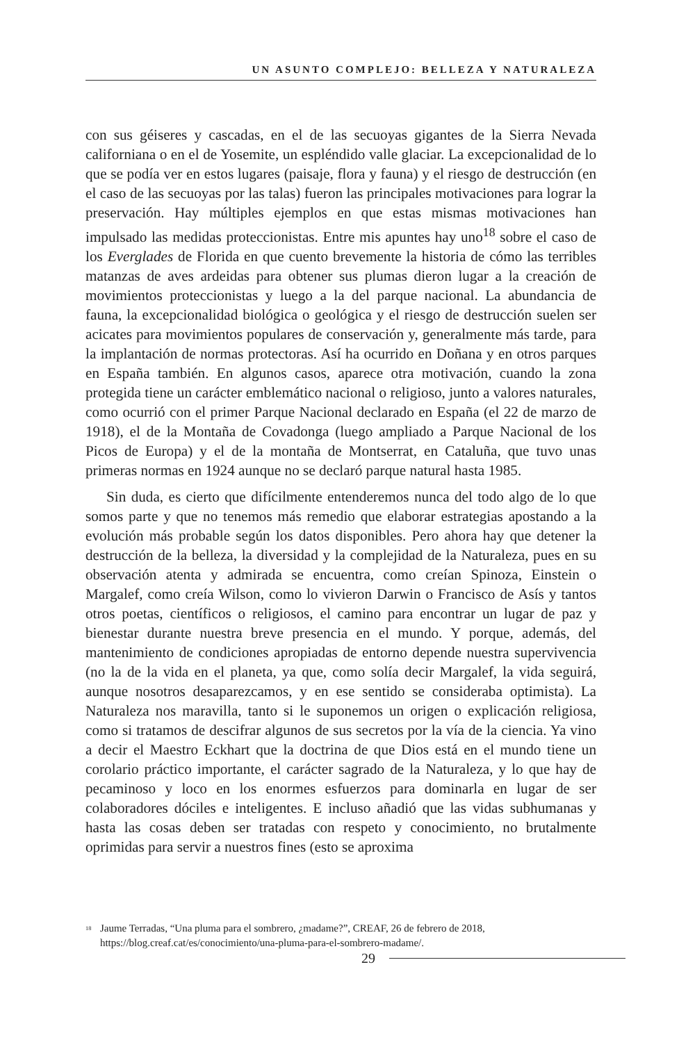UN ASUNTO COMPLEJO: BELLEZA Y NATURALEZA
con sus géiseres y cascadas, en el de las secuoyas gigantes de la Sierra Nevada californiana o en el de Yosemite, un espléndido valle glaciar. La excepcionalidad de lo que se podía ver en estos lugares (paisaje, flora y fauna) y el riesgo de destrucción (en el caso de las secuoyas por las talas) fueron las principales motivaciones para lograr la preservación. Hay múltiples ejemplos en que estas mismas motivaciones han impulsado las medidas proteccionistas. Entre mis apuntes hay uno<sup>18</sup> sobre el caso de los Everglades de Florida en que cuento brevemente la historia de cómo las terribles matanzas de aves ardeidas para obtener sus plumas dieron lugar a la creación de movimientos proteccionistas y luego a la del parque nacional. La abundancia de fauna, la excepcionalidad biológica o geológica y el riesgo de destrucción suelen ser acicates para movimientos populares de conservación y, generalmente más tarde, para la implantación de normas protectoras. Así ha ocurrido en Doñana y en otros parques en España también. En algunos casos, aparece otra motivación, cuando la zona protegida tiene un carácter emblemático nacional o religioso, junto a valores naturales, como ocurrió con el primer Parque Nacional declarado en España (el 22 de marzo de 1918), el de la Montaña de Covadonga (luego ampliado a Parque Nacional de los Picos de Europa) y el de la montaña de Montserrat, en Cataluña, que tuvo unas primeras normas en 1924 aunque no se declaró parque natural hasta 1985.
Sin duda, es cierto que difícilmente entenderemos nunca del todo algo de lo que somos parte y que no tenemos más remedio que elaborar estrategias apostando a la evolución más probable según los datos disponibles. Pero ahora hay que detener la destrucción de la belleza, la diversidad y la complejidad de la Naturaleza, pues en su observación atenta y admirada se encuentra, como creían Spinoza, Einstein o Margalef, como creía Wilson, como lo vivieron Darwin o Francisco de Asís y tantos otros poetas, científicos o religiosos, el camino para encontrar un lugar de paz y bienestar durante nuestra breve presencia en el mundo. Y porque, además, del mantenimiento de condiciones apropiadas de entorno depende nuestra supervivencia (no la de la vida en el planeta, ya que, como solía decir Margalef, la vida seguirá, aunque nosotros desaparezcamos, y en ese sentido se consideraba optimista). La Naturaleza nos maravilla, tanto si le suponemos un origen o explicación religiosa, como si tratamos de descifrar algunos de sus secretos por la vía de la ciencia. Ya vino a decir el Maestro Eckhart que la doctrina de que Dios está en el mundo tiene un corolario práctico importante, el carácter sagrado de la Naturaleza, y lo que hay de pecaminoso y loco en los enormes esfuerzos para dominarla en lugar de ser colaboradores dóciles e inteligentes. E incluso añadió que las vidas subhumanas y hasta las cosas deben ser tratadas con respeto y conocimiento, no brutalmente oprimidas para servir a nuestros fines (esto se aproxima
<sup>18</sup>
Jaume Terradas, “Una pluma para el sombrero, ¿madame?”, CREAF, 26 de febrero de 2018, https://blog.creaf.cat/es/conocimiento/una-pluma-para-el-sombrero-madame/.
29